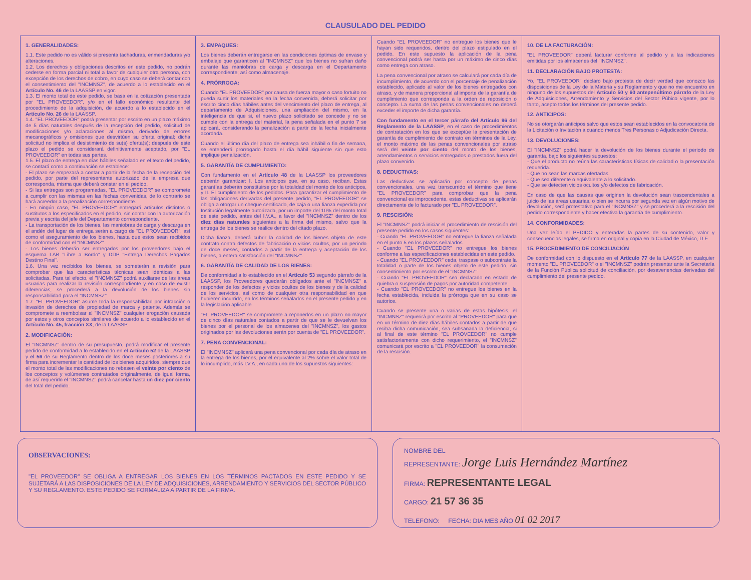CLAUSULADO DEL PEDIDO
1. GENERALIDADES:
1.1. Este pedido no es válido si presenta tachaduras, enmendaduras y/o alteraciones.
1.2. Los derechos y obligaciones descritos en este pedido, no podrán cederse en forma parcial ni total a favor de cualquier otra persona, con excepción de los derechos de cobro, en cuyo caso se deberá contar con el consentimiento del "INCMNSZ", de acuerdo a lo establecido en el Artículo No. 46 de la LAASSP en vigor.
1.3. El monto total de este pedido, se basa en la cotización presentada por "EL PROVEEDOR", y/o en el fallo económico resultante del procedimiento de la adquisición, de acuerdo a lo establecido en el Artículo No. 26 de la LAASSP.
1.4. "EL PROVEEDOR" podrá presentar por escrito en un plazo máximo de 5 días naturales después de la recepción del pedido, solicitud de modificaciones y/o aclaraciones al mismo, derivado de errores mecanográficos y omisiones que desvirtúen su oferta original; dicha solicitud no implica el desistimiento de su(s) oferta(s); después de este plazo el pedido se considerará definitivamente aceptado, por "EL PROVEEDOR" en todas sus partes.
1.5. El plazo de entrega en días hábiles señalado en el texto del pedido, se contará como a continuación se establece:
- El plazo se empezará a contar a partir de la fecha de la recepción del pedido, por parte del representante autorizado de la empresa que corresponda, misma que deberá constar en el pedido.
- Si las entregas son programadas, "EL PROVEEDOR" se compromete a cumplir con las mismas en las fechas convenidas, de lo contrario se hará acreedor a la penalización correspondiente.
- En ningún caso, "EL PROVEEDOR" entregará artículos distintos o sustitutos a los especificados en el pedido, sin contar con la autorización previa y escrita del jefe del Departamento correspondiente.
- La transportación de los bienes, las maniobras de carga y descarga en el andén del lugar de entrega serán a cargo de "EL PROVEEDOR", así como el aseguramiento de los bienes, hasta que estos sean recibidos de conformidad con el "INCMNSZ".
- Los bienes deberán ser entregados por los proveedores bajo el esquema LAB "Libre a Bordo" y DDP "Entrega Derechos Pagados Destino Final".
1.6. Una vez recibidos los bienes, se someterán a revisión para comprobar que las características técnicas sean idénticas a las solicitadas. Para tal efecto, el "INCMNSZ" podrá auxiliarse de las áreas usuarias para realizar la revisión correspondiente y en caso de existir diferencias, se procederá a la devolución de los bienes sin responsabilidad para el "INCMNSZ".
1.7. "EL PROVEEDOR" asume toda la responsabilidad por infracción o invasión de derechos de propiedad de marca y patente. Además se compromete a reembolsar al "INCMNSZ" cualquier erogación causada por estos y otros conceptos similares de acuerdo a lo establecido en el Artículo No. 45, fracción XX, de la LAASSP.
2. MODIFICACIÓN:
El "INCMNSZ" dentro de su presupuesto, podrá modificar el presente pedido de conformidad a lo establecido en el Artículo 52 de la LAASSP y el 56 de su Reglamento dentro de los doce meses posteriores a su firma para incrementar la cantidad de los bienes adquiridos, siempre que el monto total de las modificaciones no rebasen el veinte por ciento de los conceptos y volúmenes contratados originalmente, de igual forma, de así requerirlo el "INCMNSZ" podrá cancelar hasta un diez por ciento del total del pedido.
3. EMPAQUES:
Los bienes deberán entregarse en las condiciones óptimas de envase y embalaje que garanticen al "INCMNSZ" que los bienes no sufran daño durante las maniobras de carga y descarga en el Departamento correspondiente; así como almacenaje.
4. PRÓRROGA:
Cuando "EL PROVEEDOR" por causa de fuerza mayor o caso fortuito no pueda surtir los materiales en la fecha convenida, deberá solicitar por escrito cinco días hábiles antes del vencimiento del plazo de entrega, al departamento de Adquisiciones, una ampliación del mismo, en la inteligencia de que si, el nuevo plazo solicitado se concede y no se cumple con la entrega del material, la pena señalada en el punto 7 se aplicará, considerando la penalización a partir de la fecha inicialmente acordada.
Cuando el último día del plazo de entrega sea inhábil o fin de semana, se entenderá prorrogado hasta el día hábil siguiente sin que esto implique penalización.
5. GARANTÍA DE CUMPLIMIENTO:
Con fundamento en el Artículo 48 de la LAASSP los proveedores deberán garantizar: I. Los anticipos que, en su caso, reciban. Estas garantías deberán constituirse por la totalidad del monto de los anticipos, y II. El cumplimiento de los pedidos. Para garantizar el cumplimiento de las obligaciones derivadas del presente pedido, "EL PROVEEDOR" se obliga a otorgar un cheque certificado, de caja o una fianza expedida por Institución legalmente autorizada, por un importe del 10% del monto total de este pedido, antes del I.V.A., a favor del "INCMNSZ" dentro de los diez días naturales siguientes a la firma del mismo, salvo que la entrega de los bienes se realice dentro del citado plazo.
Dicha fianza, deberá cubrir la calidad de los bienes objeto de este contrato contra defectos de fabricación o vicios ocultos, por un periodo de doce meses, contados a partir de la entrega y aceptación de los bienes, a entera satisfacción del "INCMNSZ".
6. GARANTÍA DE CALIDAD DE LOS BIENES:
De conformidad a lo establecido en el Artículo 53 segundo párrafo de la LAASSP, los Proveedores quedarán obligados ante el "INCMNSZ" a responder de los defectos y vicios ocultos de los bienes y de la calidad de los servicios, así como de cualquier otra responsabilidad en que hubieren incurrido, en los términos señalados en el presente pedido y en la legislación aplicable.
"EL PROVEEDOR" se compromete a reponerlos en un plazo no mayor de cinco días naturales contados a partir de que se le devuelvan los bienes por el personal de los almacenes del "INCMNSZ", los gastos originados por las devoluciones serán por cuenta de "EL PROVEEDOR".
7. PENA CONVENCIONAL:
El "INCMNSZ" aplicará una pena convencional por cada día de atraso en la entrega de los bienes, por el equivalente al 2% sobre el valor total de lo incumplido, más I.V.A., en cada uno de los supuestos siguientes:
Cuando "EL PROVEEDOR" no entregue los bienes que le hayan sido requeridos, dentro del plazo estipulado en el pedido. En este supuesto la aplicación de la pena convencional podrá ser hasta por un máximo de cinco días como entrega con atraso.
La pena convencional por atraso se calculará por cada día de incumplimiento, de acuerdo con el porcentaje de penalización establecido, aplicado al valor de los bienes entregados con atraso, y de manera proporcional al importe de la garantía de cumplimiento que corresponda a la orden de reposición o concepto. La suma de las penas convencionales no deberá exceder el importe de dicha garantía.
Con fundamento en el tercer párrafo del Artículo 96 del Reglamento de la LAASSP, en el caso de procedimientos de contratación en los que se exceptúe la presentación de garantía de cumplimiento de contrato en términos de la Ley, el monto máximo de las penas convencionales por atraso será del veinte por ciento del monto de los bienes, arrendamientos o servicios entregados o prestados fuera del plazo convenido.
8. DEDUCTIVAS:
Las deductivas se aplicarán por concepto de penas convencionales, una vez transcurrido el término que tiene "EL PROVEEDOR" para comprobar que la pena convencional es improcedente, estas deductivas se aplicarán directamente de lo facturado por "EL PROVEEDOR".
9. RESCISIÓN:
El "INCMNSZ" podrá iniciar el procedimiento de rescisión del presente pedido en los casos siguientes:
- Cuando "EL PROVEEDOR" no entregue la fianza señalada en el punto 5 en los plazos señalados.
- Cuando "EL PROVEEDOR" no entregue los bienes conforme a las especificaciones establecidas en este pedido.
- Cuando "EL PROVEEDOR" ceda, traspase o subcontrate la totalidad o parte de los bienes objeto de este pedido, sin consentimiento por escrito de el "INCMNSZ".
- Cuando "EL PROVEEDOR" sea declarado en estado de quiebra o suspensión de pagos por autoridad competente.
- Cuando "EL PROVEEDOR" no entregue los bienes en la fecha establecida, incluida la prórroga que en su caso se autorice.
Cuando se presente una o varias de estas hipótesis, el "INCMNSZ" requerirá por escrito al "PROVEEDOR" para que en un término de diez días hábiles contados a partir de que reciba dicha comunicación, sea subsanada la deficiencia, si al final de este término "EL PROVEEDOR" no cumple satisfactoriamente con dicho requerimiento, el "INCMNSZ" comunicará por escrito a "EL PROVEEDOR" la consumación de la rescisión.
10. DE LA FACTURACIÓN:
"EL PROVEEDOR" deberá facturar conforme al pedido y a las indicaciones emitidas por los almacenes del "INCMNSZ".
11. DECLARACIÓN BAJO PROTESTA:
Yo, "EL PROVEEDOR" declaro bajo protesta de decir verdad que conozco las disposiciones de la Ley de la Materia y su Reglamento y que no me encuentro en ninguno de los supuestos del Artículo 50 y 60 antepenúltimo párrafo de la Ley de Adquisiciones, Arrendamiento y Servicios del Sector Púbico vigente, por lo tanto, acepto todos los términos del presente pedido.
12. ANTICIPOS:
No se otorgarán anticipos salvo que estos sean establecidos en la convocatoria de la Licitación o Invitación a cuando menos Tres Personas o Adjudicación Directa.
13. DEVOLUCIONES:
El "INCMNSZ" podrá hacer la devolución de los bienes durante el periodo de garantía, bajo los siguientes supuestos:
- Que el producto no reúna las características físicas de calidad o la presentación requerida.
- Que no sean las marcas ofertadas.
- Que sea diferente o equivalente a lo solicitado.
- Que se detecten vicios ocultos y/o defectos de fabricación.
En caso de que las causas que originen la devolución sean trascendentales a juicio de las áreas usuarias, o bien se incurra por segunda vez en algún motivo de devolución, será protestativo para el "INCMNSZ" y se procederá a la rescisión del pedido correspondiente y hacer efectiva la garantía de cumplimiento.
14. CONFORMIDADES:
Una vez leído el PEDIDO y enteradas la partes de su contenido, valor y consecuencias legales, se firma en original y copia en la Ciudad de México, D.F.
15. PROCEDIMIENTO DE CONCILIACIÓN
De conformidad con lo dispuesto en el Artículo 77 de la LAASSP, en cualquier momento "EL PROVEEDOR" o el "INCMNSZ" podrán presentar ante la Secretaría de la Función Pública solicitud de conciliación, por desavenencias derivadas del cumplimiento del presente pedido.
OBSERVACIONES:
"EL PROVEEDOR" SE OBLIGA A ENTREGAR LOS BIENES EN LOS TÉRMINOS PACTADOS EN ESTE PEDIDO Y SE SUJETARÁ A LAS DISPOSICIONES DE LA LEY DE ADQUISICIONES, ARRENDAMIENTO Y SERVICIOS DEL SECTOR PÚBLICO Y SU REGLAMENTO. ESTE PEDIDO SE FORMALIZA A PARTIR DE LA FIRMA.
NOMBRE DEL
REPRESENTANTE: Jorge Luis Hernández Martínez
FIRMA: REPRESENTANTE LEGAL
CARGO: 21 57 36 35
TELEFONO: FECHA: DIA MES AÑO 01 02 2017